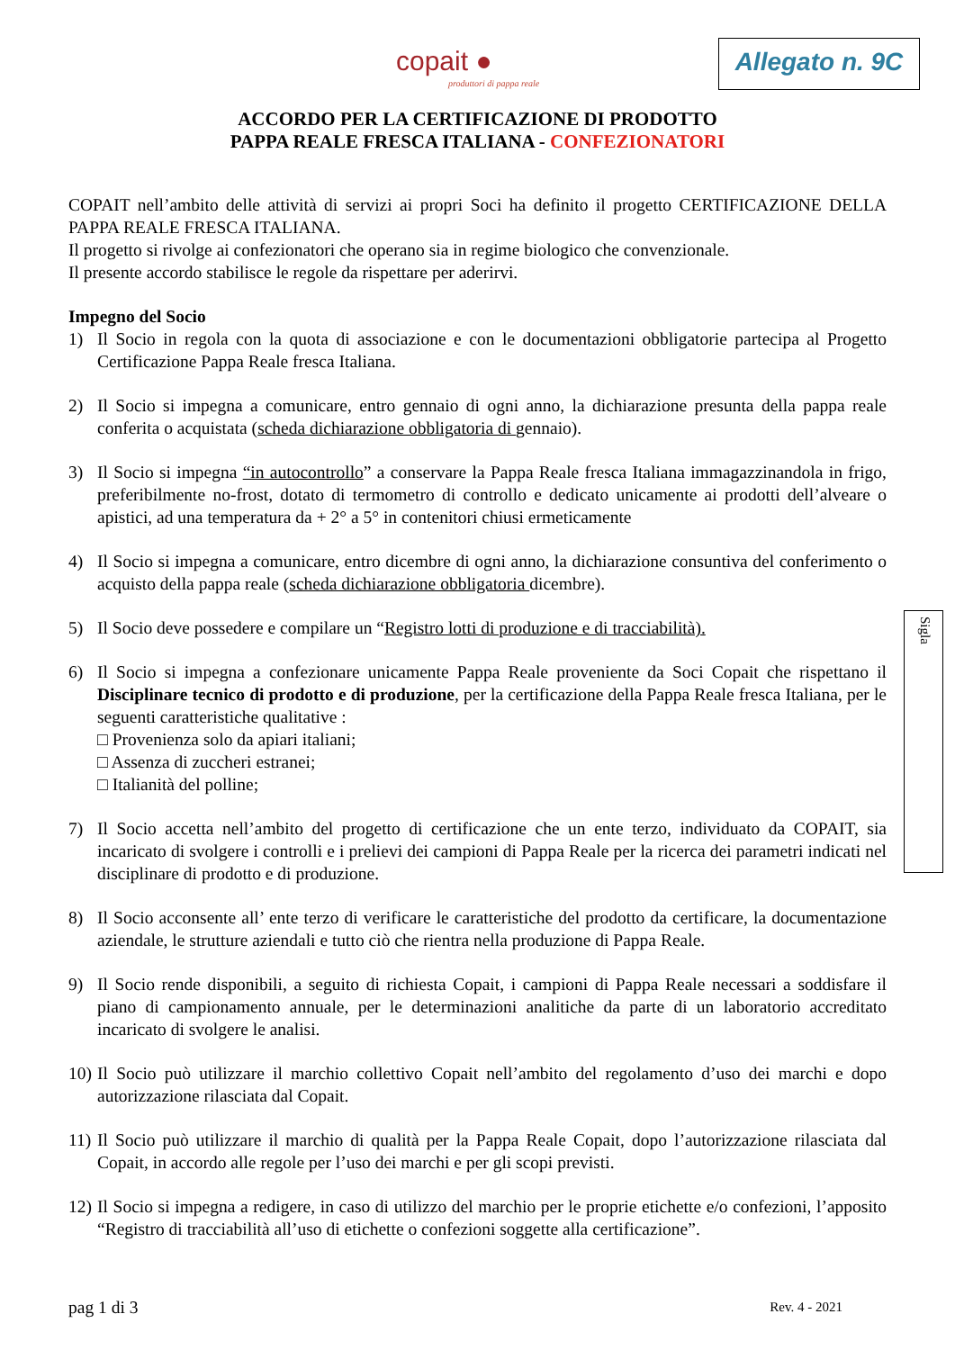copait ●
produttori di pappa reale
Allegato n. 9C
ACCORDO PER LA CERTIFICAZIONE DI PRODOTTO
PAPPA REALE FRESCA ITALIANA - CONFEZIONATORI
COPAIT nell’ambito delle attività di servizi ai propri Soci ha definito il progetto CERTIFICAZIONE DELLA PAPPA REALE FRESCA ITALIANA.
Il progetto si rivolge ai confezionatori che operano sia in regime biologico che convenzionale.
Il presente accordo stabilisce le regole da rispettare per aderirvi.
Impegno del Socio
1) Il Socio in regola con la quota di associazione e con le documentazioni obbligatorie partecipa al Progetto Certificazione Pappa Reale fresca Italiana.
2) Il Socio si impegna a comunicare, entro gennaio di ogni anno, la dichiarazione presunta della pappa reale conferita o acquistata (scheda dichiarazione obbligatoria di gennaio).
3) Il Socio si impegna “in autocontrollo” a conservare la Pappa Reale fresca Italiana immagazzinandola in frigo, preferibilmente no-frost, dotato di termometro di controllo e dedicato unicamente ai prodotti dell’alveare o apistici, ad una temperatura da + 2° a 5° in contenitori chiusi ermeticamente
4) Il Socio si impegna a comunicare, entro dicembre di ogni anno, la dichiarazione consuntiva del conferimento o acquisto della pappa reale (scheda dichiarazione obbligatoria dicembre).
5) Il Socio deve possedere e compilare un “Registro lotti di produzione e di tracciabilità).
6) Il Socio si impegna a confezionare unicamente Pappa Reale proveniente da Soci Copait che rispettano il Disciplinare tecnico di prodotto e di produzione, per la certificazione della Pappa Reale fresca Italiana, per le seguenti caratteristiche qualitative :
□ Provenienza solo da apiari italiani;
□ Assenza di zuccheri estranei;
□ Italianità del polline;
7) Il Socio accetta nell’ambito del progetto di certificazione che un ente terzo, individuato da COPAIT, sia incaricato di svolgere i controlli e i prelievi dei campioni di Pappa Reale per la ricerca dei parametri indicati nel disciplinare di prodotto e di produzione.
8) Il Socio acconsente all’ ente terzo di verificare le caratteristiche del prodotto da certificare, la documentazione aziendale, le strutture aziendali e tutto ciò che rientra nella produzione di Pappa Reale.
9) Il Socio rende disponibili, a seguito di richiesta Copait, i campioni di Pappa Reale necessari a soddisfare il piano di campionamento annuale, per le determinazioni analitiche da parte di un laboratorio accreditato incaricato di svolgere le analisi.
10) Il Socio può utilizzare il marchio collettivo Copait nell’ambito del regolamento d’uso dei marchi e dopo autorizzazione rilasciata dal Copait.
11) Il Socio può utilizzare il marchio di qualità per la Pappa Reale Copait, dopo l’autorizzazione rilasciata dal Copait, in accordo alle regole per l’uso dei marchi e per gli scopi previsti.
12) Il Socio si impegna a redigere, in caso di utilizzo del marchio per le proprie etichette e/o confezioni, l’apposito “Registro di tracciabilità all’uso di etichette o confezioni soggette alla certificazione”.
Sigla
pag 1 di 3 Rev. 4 - 2021